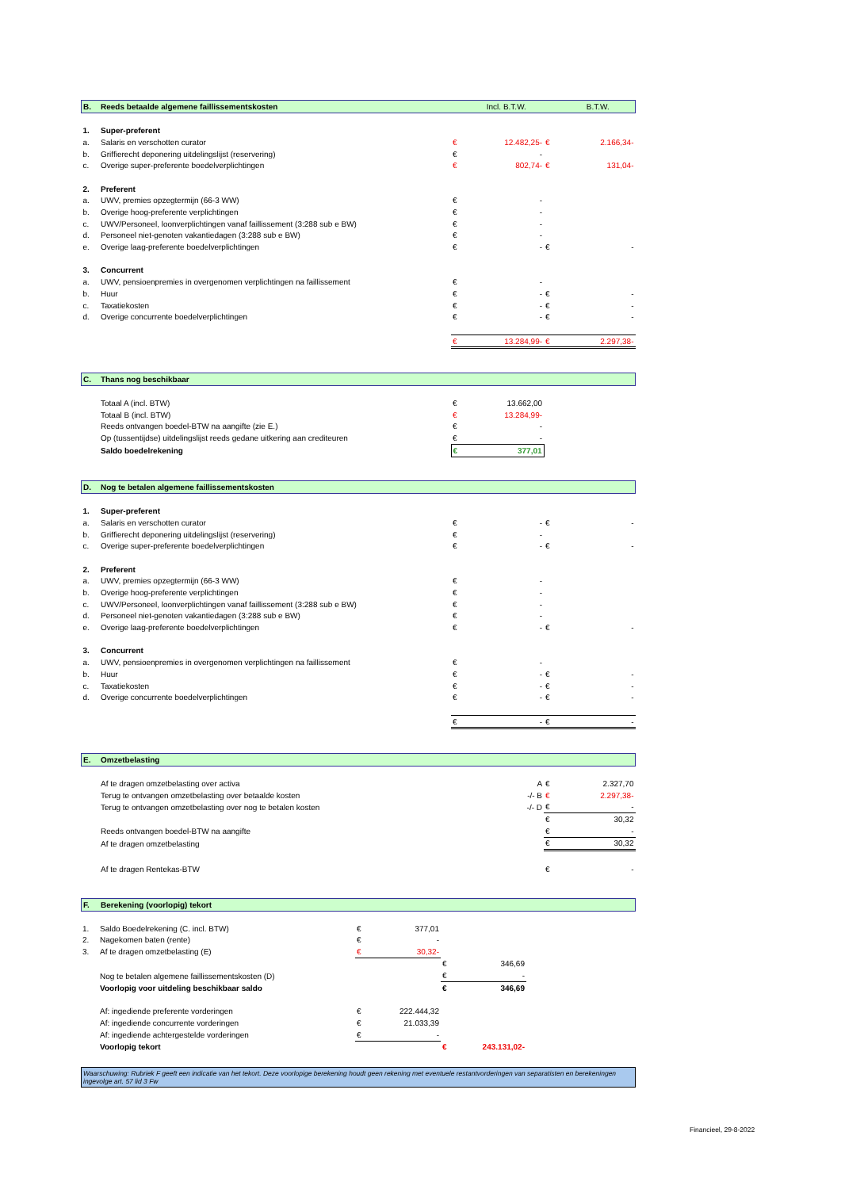| B. | Reeds betaalde algemene faillissementskosten | | Incl. B.T.W. | | B.T.W. |
| 1. | Super-preferent | | | | |
| a. | Salaris en verschotten curator | € | 12.482,25- | € | 2.166,34- |
| b. | Griffierecht deponering uitdelingslijst (reservering) | € | - | | |
| c. | Overige super-preferente boedelverplichtingen | € | 802,74- | € | 131,04- |
| 2. | Preferent | | | | |
| a. | UWV, premies opzegtermijn (66-3 WW) | € | - | | |
| b. | Overige hoog-preferente verplichtingen | € | - | | |
| c. | UWV/Personeel, loonverplichtingen vanaf faillissement (3:288 sub e BW) | € | - | | |
| d. | Personeel niet-genoten vakantiedagen (3:288 sub e BW) | € | - | | |
| e. | Overige laag-preferente boedelverplichtingen | € | - | € | - |
| 3. | Concurrent | | | | |
| a. | UWV, pensioenpremies in overgenomen verplichtingen na faillissement | € | - | | |
| b. | Huur | € | - | € | - |
| c. | Taxatiekosten | € | - | € | - |
| d. | Overige concurrente boedelverplichtingen | € | - | € | - |
| | | € | 13.284,99- | € | 2.297,38- |
| C. | Thans nog beschikbaar | | | | |
| | Totaal A (incl. BTW) | € | 13.662,00 | | |
| | Totaal B (incl. BTW) | € | 13.284,99- | | |
| | Reeds ontvangen boedel-BTW na aangifte (zie E.) | € | - | | |
| | Op (tussentijdse) uitdelingslijst reeds gedane uitkering aan crediteuren | € | - | | |
| | Saldo boedelrekening | € | 377,01 | | |
| D. | Nog te betalen algemene faillissementskosten | | | | |
| 1. | Super-preferent | | | | |
| a. | Salaris en verschotten curator | € | - | € | - |
| b. | Griffierecht deponering uitdelingslijst (reservering) | € | - | | |
| c. | Overige super-preferente boedelverplichtingen | € | - | € | - |
| 2. | Preferent | | | | |
| a. | UWV, premies opzegtermijn (66-3 WW) | € | - | | |
| b. | Overige hoog-preferente verplichtingen | € | - | | |
| c. | UWV/Personeel, loonverplichtingen vanaf faillissement (3:288 sub e BW) | € | - | | |
| d. | Personeel niet-genoten vakantiedagen (3:288 sub e BW) | € | - | | |
| e. | Overige laag-preferente boedelverplichtingen | € | - | € | - |
| 3. | Concurrent | | | | |
| a. | UWV, pensioenpremies in overgenomen verplichtingen na faillissement | € | - | | |
| b. | Huur | € | - | € | - |
| c. | Taxatiekosten | € | - | € | - |
| d. | Overige concurrente boedelverplichtingen | € | - | € | - |
| | | € | - | € | - |
| E. | Omzetbelasting | | | | |
| | Af te dragen omzetbelasting over activa | | A | € | 2.327,70 |
| | Terug te ontvangen omzetbelasting over betaalde kosten | | -/- B | € | 2.297,38- |
| | Terug te ontvangen omzetbelasting over nog te betalen kosten | | -/- D | € | - |
| | | | | € | 30,32 |
| | Reeds ontvangen boedel-BTW na aangifte | | | € | - |
| | Af te dragen omzetbelasting | | | € | 30,32 |
| | Af te dragen Rentekas-BTW | | | € | - |
| F. | Berekening (voorlopig) tekort | | | | |
| 1. | Saldo Boedelrekening (C. incl. BTW) | € | 377,01 | | | |
| 2. | Nagekomen baten (rente) | € | - | | | |
| 3. | Af te dragen omzetbelasting (E) | € | 30,32- | | | |
| | | | | € | 346,69 | |
| | Nog te betalen algemene faillissementskosten (D) | | | € | - | |
| | Voorlopig voor uitdeling beschikbaar saldo | | | € | 346,69 | |
| | Af: ingediende preferente vorderingen | € | 222.444,32 | | | |
| | Af: ingediende concurrente vorderingen | € | 21.033,39 | | | |
| | Af: ingediende achtergestelde vorderingen | € | - | | | |
| | Voorlopig tekort | | | € | 243.131,02- | |
Waarschuwing: Rubriek F geeft een indicatie van het tekort. Deze voorlopige berekening houdt geen rekening met eventuele restantvorderingen van separatisten en berekeningen ingevolge art. 57 lid 3 Fw
Financieel, 29-8-2022